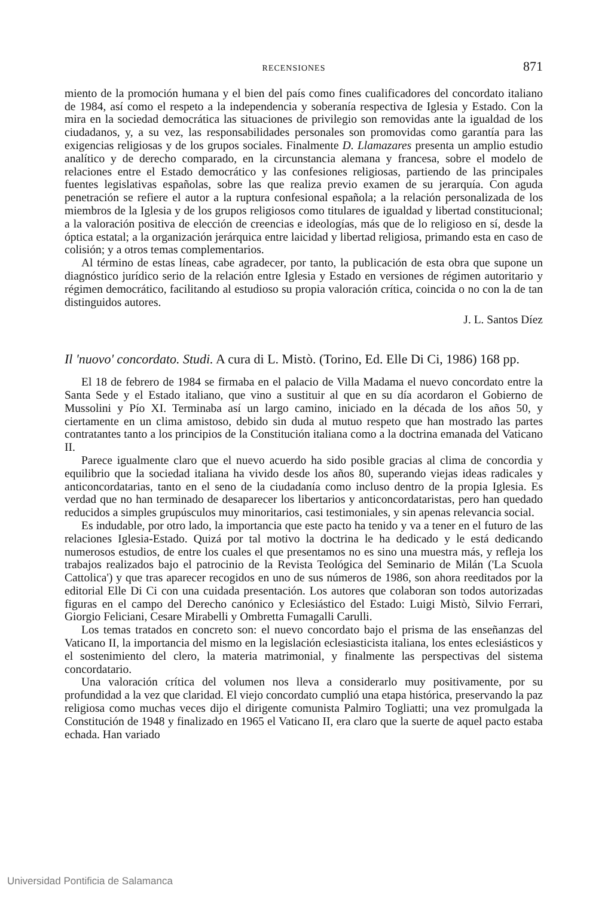RECENSIONES 871
miento de la promoción humana y el bien del país como fines cualificadores del concordato italiano de 1984, así como el respeto a la independencia y soberanía respectiva de Iglesia y Estado. Con la mira en la sociedad democrática las situaciones de privilegio son removidas ante la igualdad de los ciudadanos, y, a su vez, las responsabilidades personales son promovidas como garantía para las exigencias religiosas y de los grupos sociales. Finalmente D. Llamazares presenta un amplio estudio analítico y de derecho comparado, en la circunstancia alemana y francesa, sobre el modelo de relaciones entre el Estado democrático y las confesiones religiosas, partiendo de las principales fuentes legislativas españolas, sobre las que realiza previo examen de su jerarquía. Con aguda penetración se refiere el autor a la ruptura confesional española; a la relación personalizada de los miembros de la Iglesia y de los grupos religiosos como titulares de igualdad y libertad constitucional; a la valoración positiva de elección de creencias e ideologías, más que de lo religioso en sí, desde la óptica estatal; a la organización jerárquica entre laicidad y libertad religiosa, primando esta en caso de colisión; y a otros temas complementarios.
Al término de estas líneas, cabe agradecer, por tanto, la publicación de esta obra que supone un diagnóstico jurídico serio de la relación entre Iglesia y Estado en versiones de régimen autoritario y régimen democrático, facilitando al estudioso su propia valoración crítica, coincida o no con la de tan distinguidos autores.
J. L. Santos Díez
Il 'nuovo' concordato. Studi. A cura di L. Mistò. (Torino, Ed. Elle Di Ci, 1986) 168 pp.
El 18 de febrero de 1984 se firmaba en el palacio de Villa Madama el nuevo concordato entre la Santa Sede y el Estado italiano, que vino a sustituir al que en su día acordaron el Gobierno de Mussolini y Pío XI. Terminaba así un largo camino, iniciado en la década de los años 50, y ciertamente en un clima amistoso, debido sin duda al mutuo respeto que han mostrado las partes contratantes tanto a los principios de la Constitución italiana como a la doctrina emanada del Vaticano II.
Parece igualmente claro que el nuevo acuerdo ha sido posible gracias al clima de concordia y equilibrio que la sociedad italiana ha vivido desde los años 80, superando viejas ideas radicales y anticoncordatarias, tanto en el seno de la ciudadanía como incluso dentro de la propia Iglesia. Es verdad que no han terminado de desaparecer los libertarios y anticoncordataristas, pero han quedado reducidos a simples grupúsculos muy minoritarios, casi testimoniales, y sin apenas relevancia social.
Es indudable, por otro lado, la importancia que este pacto ha tenido y va a tener en el futuro de las relaciones Iglesia-Estado. Quizá por tal motivo la doctrina le ha dedicado y le está dedicando numerosos estudios, de entre los cuales el que presentamos no es sino una muestra más, y refleja los trabajos realizados bajo el patrocinio de la Revista Teológica del Seminario de Milán ('La Scuola Cattolica') y que tras aparecer recogidos en uno de sus números de 1986, son ahora reeditados por la editorial Elle Di Ci con una cuidada presentación. Los autores que colaboran son todos autorizadas figuras en el campo del Derecho canónico y Eclesiástico del Estado: Luigi Mistò, Silvio Ferrari, Giorgio Feliciani, Cesare Mirabelli y Ombretta Fumagalli Carulli.
Los temas tratados en concreto son: el nuevo concordato bajo el prisma de las enseñanzas del Vaticano II, la importancia del mismo en la legislación eclesiasticista italiana, los entes eclesiásticos y el sostenimiento del clero, la materia matrimonial, y finalmente las perspectivas del sistema concordatario.
Una valoración crítica del volumen nos lleva a considerarlo muy positivamente, por su profundidad a la vez que claridad. El viejo concordato cumplió una etapa histórica, preservando la paz religiosa como muchas veces dijo el dirigente comunista Palmiro Togliatti; una vez promulgada la Constitución de 1948 y finalizado en 1965 el Vaticano II, era claro que la suerte de aquel pacto estaba echada. Han variado
Universidad Pontificia de Salamanca